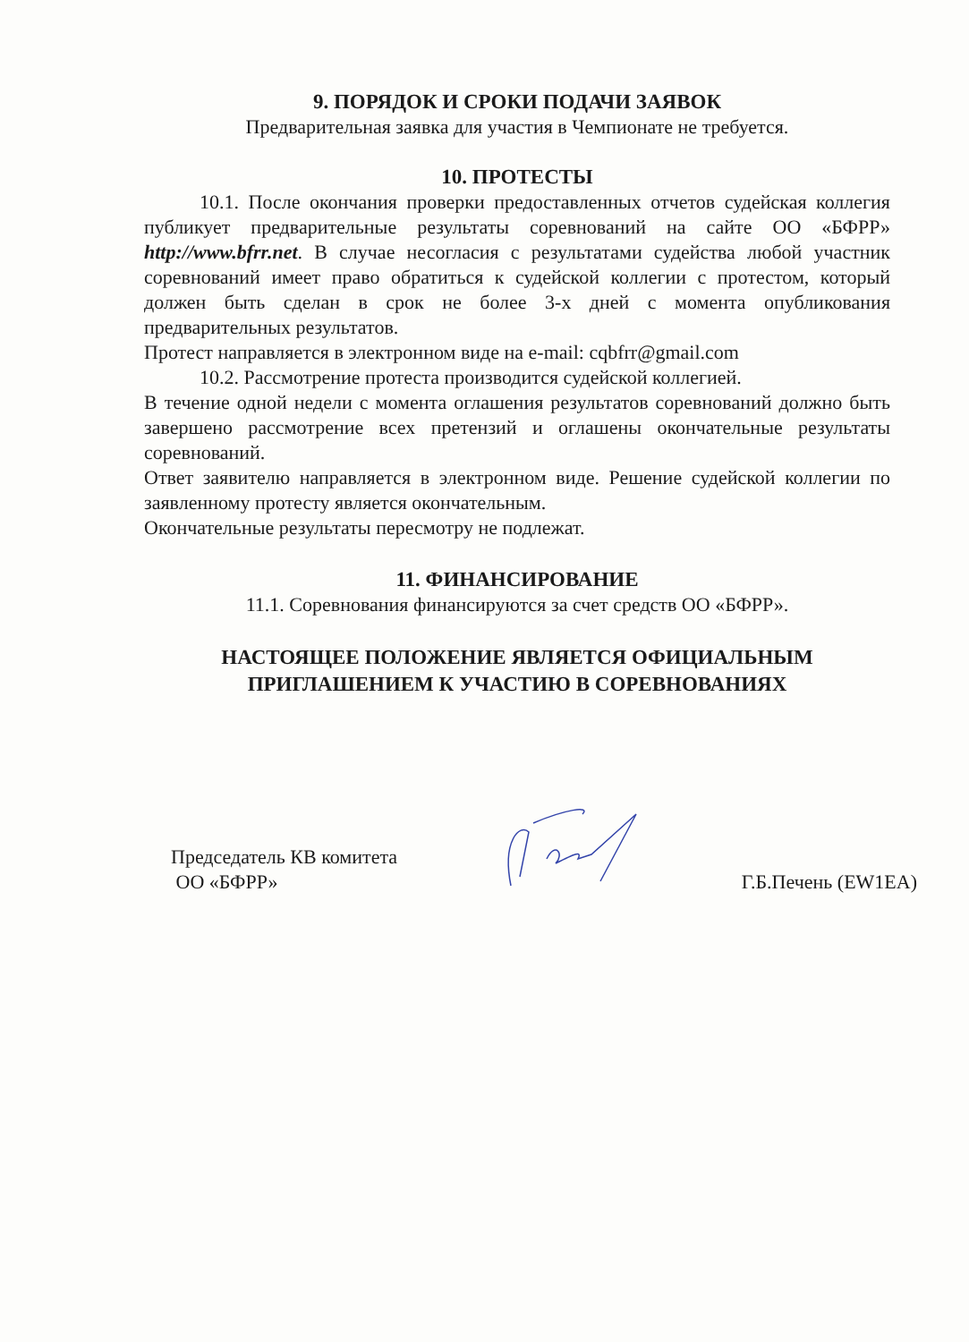9. ПОРЯДОК И СРОКИ ПОДАЧИ ЗАЯВОК
Предварительная заявка для участия в Чемпионате не требуется.
10. ПРОТЕСТЫ
10.1. После окончания проверки предоставленных отчетов судейская коллегия публикует предварительные результаты соревнований на сайте ОО «БФРР» http://www.bfrr.net. В случае несогласия с результатами судейства любой участник соревнований имеет право обратиться к судейской коллегии с протестом, который должен быть сделан в срок не более 3-х дней с момента опубликования предварительных результатов.
Протест направляется в электронном виде на e-mail: cqbfrr@gmail.com
10.2. Рассмотрение протеста производится судейской коллегией.
В течение одной недели с момента оглашения результатов соревнований должно быть завершено рассмотрение всех претензий и оглашены окончательные результаты соревнований.
Ответ заявителю направляется в электронном виде. Решение судейской коллегии по заявленному протесту является окончательным.
Окончательные результаты пересмотру не подлежат.
11. ФИНАНСИРОВАНИЕ
11.1. Соревнования финансируются за счет средств ОО «БФРР».
НАСТОЯЩЕЕ ПОЛОЖЕНИЕ ЯВЛЯЕТСЯ ОФИЦИАЛЬНЫМ
ПРИГЛАШЕНИЕМ К УЧАСТИЮ В СОРЕВНОВАНИЯХ
Председатель КВ комитета
ОО «БФРР»
Г.Б.Печень (EW1EA)